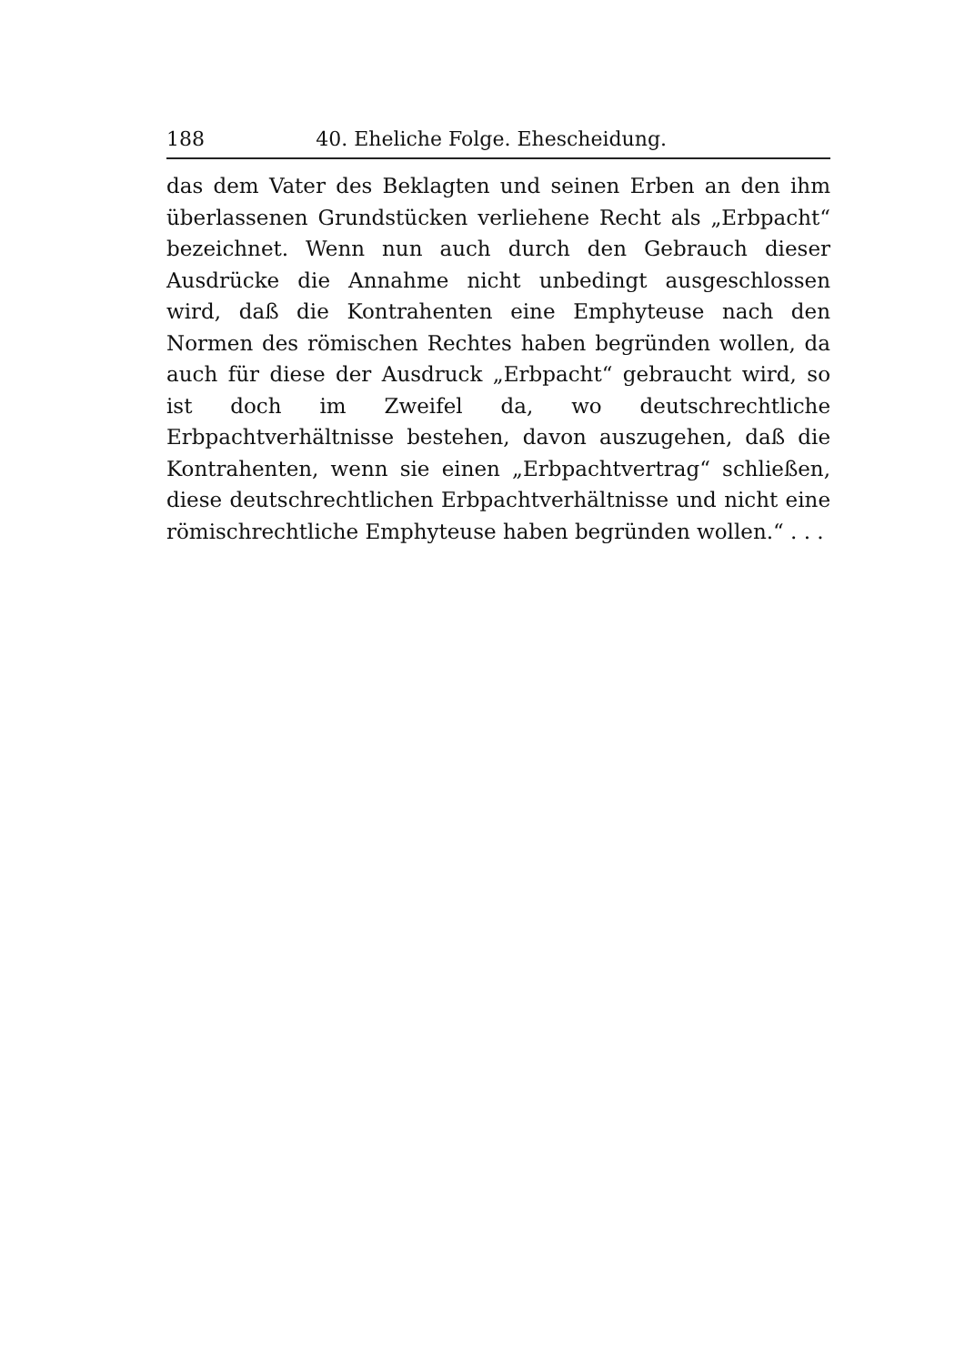188 40. Eheliche Folge. Ehescheidung.
das dem Vater des Beklagten und seinen Erben an den ihm überlassenen Grundstücken verliehene Recht als „Erbpacht“ bezeichnet. Wenn nun auch durch den Gebrauch dieser Ausdrücke die Annahme nicht unbedingt ausgeschlossen wird, daß die Kontrahenten eine Emphyteuse nach den Normen des römischen Rechtes haben begründen wollen, da auch für diese der Ausdruck „Erbpacht“ gebraucht wird, so ist doch im Zweifel da, wo deutschrechtliche Erbpachtverhältnisse bestehen, davon auszugehen, daß die Kontrahenten, wenn sie einen „Erbpachtvertrag“ schließen, diese deutschrechtlichen Erbpachtverhältnisse und nicht eine römischrechtliche Emphyteuse haben begründen wollen.“ . . .